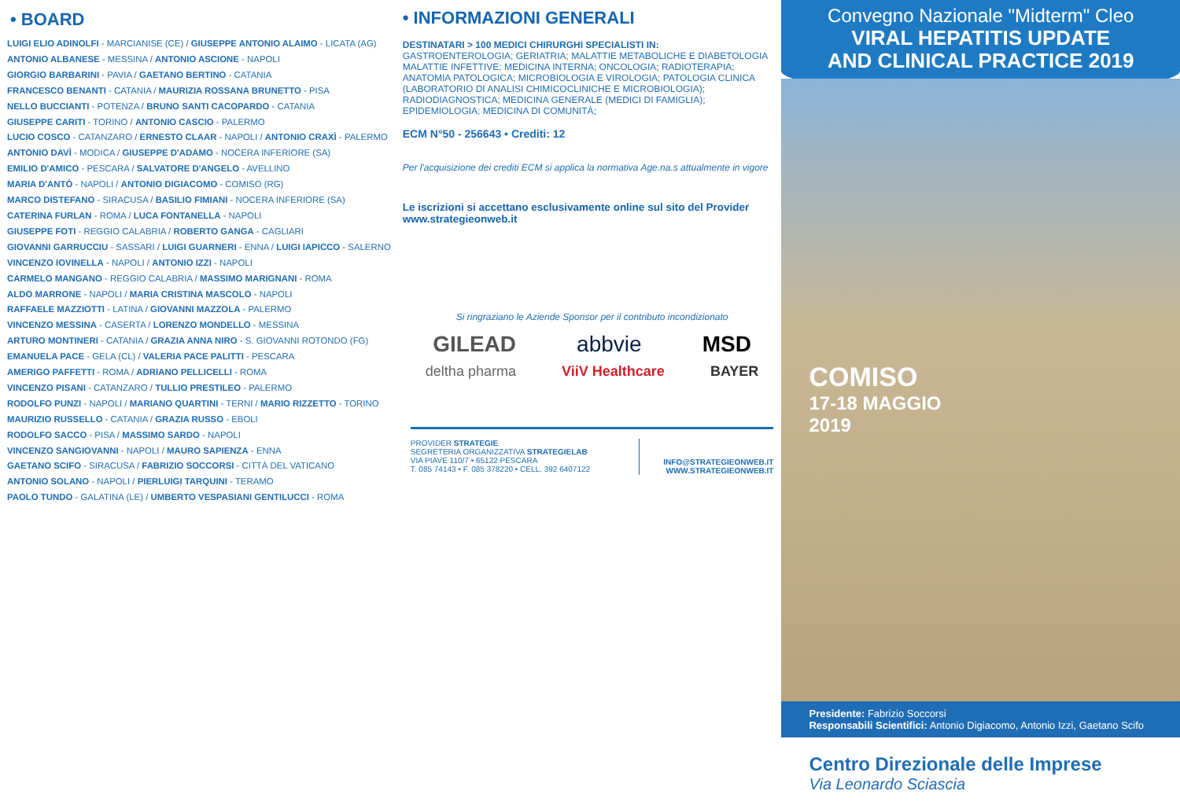• BOARD
LUIGI ELIO ADINOLFI - MARCIANISE (CE) / GIUSEPPE ANTONIO ALAIMO - LICATA (AG)
ANTONIO ALBANESE - MESSINA / ANTONIO ASCIONE - NAPOLI
GIORGIO BARBARINI - PAVIA / GAETANO BERTINO - CATANIA
FRANCESCO BENANTI - CATANIA / MAURIZIA ROSSANA BRUNETTO - PISA
NELLO BUCCIANTI - POTENZA / BRUNO SANTI CACOPARDO - CATANIA
GIUSEPPE CARITI - TORINO / ANTONIO CASCIO - PALERMO
LUCIO COSCO - CATANZARO / ERNESTO CLAAR - NAPOLI / ANTONIO CRAXÌ - PALERMO
ANTONIO DAVÌ - MODICA / GIUSEPPE D'ADAMO - NOCERA INFERIORE (SA)
EMILIO D'AMICO - PESCARA / SALVATORE D'ANGELO - AVELLINO
MARIA D'ANTÒ - NAPOLI / ANTONIO DIGIACOMO - COMISO (RG)
MARCO DISTEFANO - SIRACUSA / BASILIO FIMIANI - NOCERA INFERIORE (SA)
CATERINA FURLAN - ROMA / LUCA FONTANELLA - NAPOLI
GIUSEPPE FOTI - REGGIO CALABRIA / ROBERTO GANGA - CAGLIARI
GIOVANNI GARRUCCIU - SASSARI / LUIGI GUARNERI - ENNA / LUIGI IAPICCO - SALERNO
VINCENZO IOVINELLA - NAPOLI / ANTONIO IZZI - NAPOLI
CARMELO MANGANO - REGGIO CALABRIA / MASSIMO MARIGNANI - ROMA
ALDO MARRONE - NAPOLI / MARIA CRISTINA MASCOLO - NAPOLI
RAFFAELE MAZZIOTTI - LATINA / GIOVANNI MAZZOLA - PALERMO
VINCENZO MESSINA - CASERTA / LORENZO MONDELLO - MESSINA
ARTURO MONTINERI - CATANIA / GRAZIA ANNA NIRO - S. GIOVANNI ROTONDO (FG)
EMANUELA PACE - GELA (CL) / VALERIA PACE PALITTI - PESCARA
AMERIGO PAFFETTI - ROMA / ADRIANO PELLICELLI - ROMA
VINCENZO PISANI - CATANZARO / TULLIO PRESTILEO - PALERMO
RODOLFO PUNZI - NAPOLI / MARIANO QUARTINI - TERNI / MARIO RIZZETTO - TORINO
MAURIZIO RUSSELLO - CATANIA / GRAZIA RUSSO - EBOLI
RODOLFO SACCO - PISA / MASSIMO SARDO - NAPOLI
VINCENZO SANGIOVANNI - NAPOLI / MAURO SAPIENZA - ENNA
GAETANO SCIFO - SIRACUSA / FABRIZIO SOCCORSI - CITTÀ DEL VATICANO
ANTONIO SOLANO - NAPOLI / PIERLUIGI TARQUINI - TERAMO
PAOLO TUNDO - GALATINA (LE) / UMBERTO VESPASIANI GENTILUCCI - ROMA
• INFORMAZIONI GENERALI
DESTINATARI > 100 MEDICI CHIRURGHI SPECIALISTI IN:
GASTROENTEROLOGIA; GERIATRIA; MALATTIE METABOLICHE E DIABETOLOGIA MALATTIE INFETTIVE; MEDICINA INTERNA; ONCOLOGIA; RADIOTERAPIA; ANATOMIA PATOLOGICA; MICROBIOLOGIA E VIROLOGIA; PATOLOGIA CLINICA (LABORATORIO DI ANALISI CHIMICOCLINICHE E MICROBIOLOGIA); RADIODIAGNOSTICA; MEDICINA GENERALE (MEDICI DI FAMIGLIA); EPIDEMIOLOGIA; MEDICINA DI COMUNITÀ;
ECM N°50 - 256643 • Crediti: 12
Per l'acquisizione dei crediti ECM si applica la normativa Age.na.s attualmente in vigore
Le iscrizioni si accettano esclusivamente online sul sito del Provider
www.strategieonweb.it
Si ringraziano le Aziende Sponsor per il contributo incondizionato
GILEAD abbvie MSD
deltha pharma ViiV Healthcare BAYER
PROVIDER STRATEGIE
SEGRETERIA ORGANIZZATIVA STRATEGIELAB
VIA PIAVE 110/7 • 65122 PESCARA
T. 085 74143 • F. 085 378220 • CELL. 392 6407122
INFO@STRATEGIEONWEB.IT
WWW.STRATEGIEONWEB.IT
Convegno Nazionale "Midterm" Cleo
VIRAL HEPATITIS UPDATE
AND CLINICAL PRACTICE 2019
COMISO
17-18 MAGGIO
2019
Presidente: Fabrizio Soccorsi
Responsabili Scientifici: Antonio Digiacomo, Antonio Izzi, Gaetano Scifo
Centro Direzionale delle Imprese
Via Leonardo Sciascia